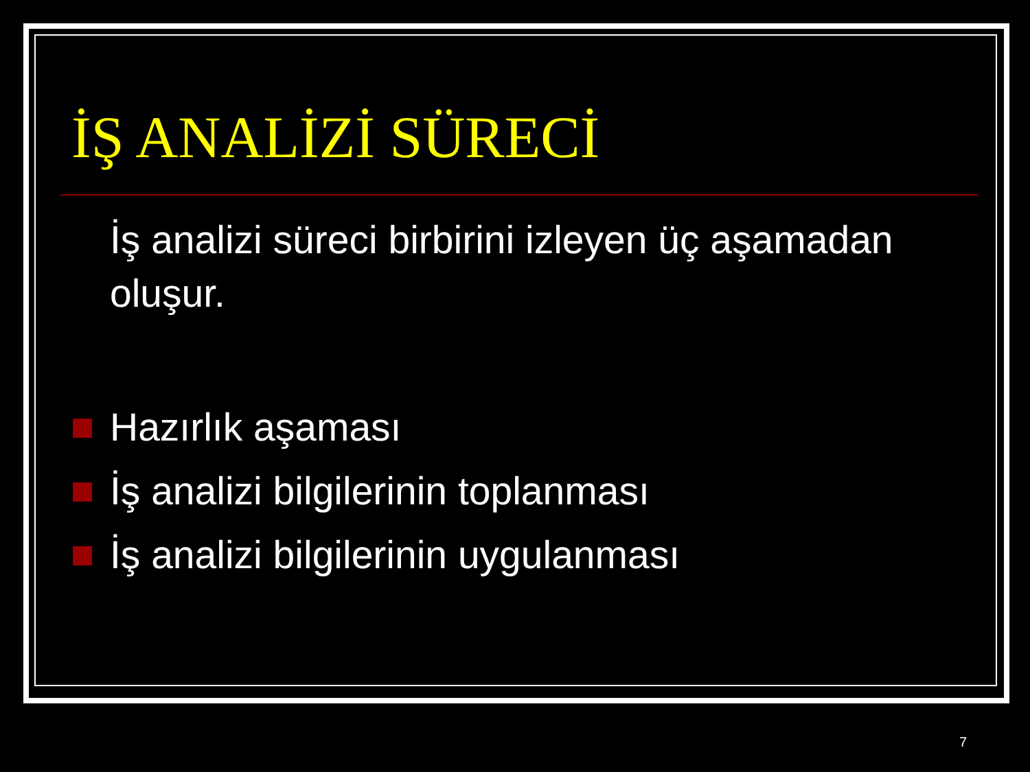İŞ ANALİZİ SÜRECİ
İş analizi süreci birbirini izleyen üç aşamadan oluşur.
Hazırlık aşaması
İş analizi bilgilerinin toplanması
İş analizi bilgilerinin uygulanması
7